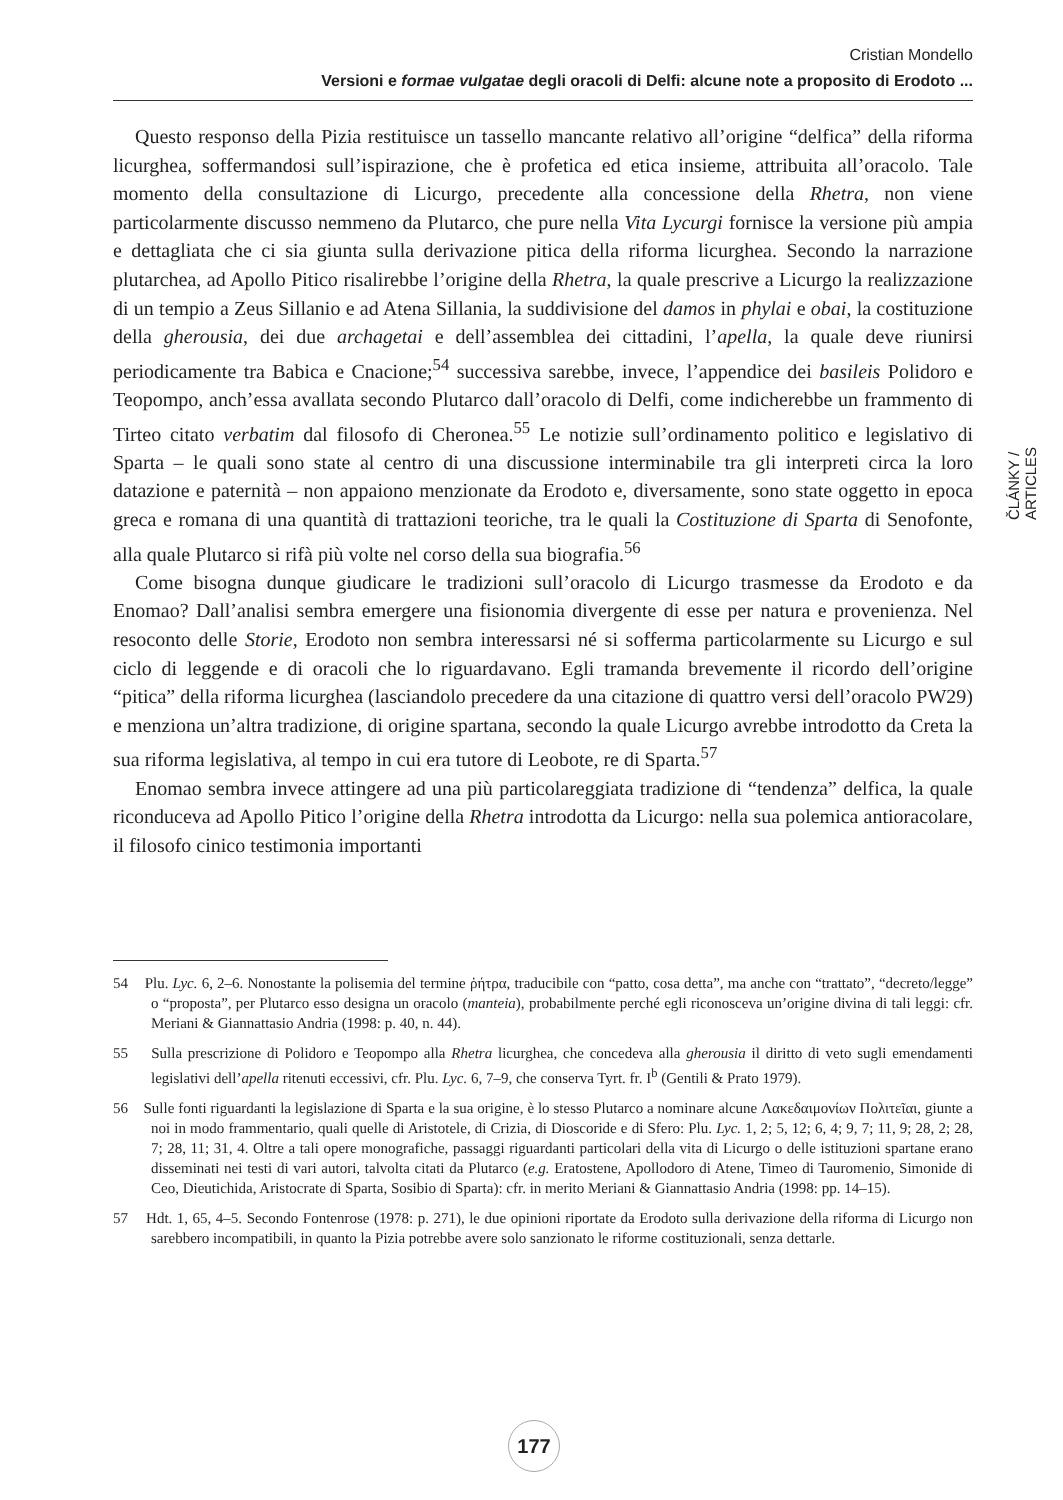Cristian Mondello
Versioni e formae vulgatae degli oracoli di Delfi: alcune note a proposito di Erodoto ...
Questo responso della Pizia restituisce un tassello mancante relativo all’origine “delfica” della riforma licurghea, soffermandosi sull’ispirazione, che è profetica ed etica insieme, attribuita all’oracolo. Tale momento della consultazione di Licurgo, precedente alla concessione della Rhetra, non viene particolarmente discusso nemmeno da Plutarco, che pure nella Vita Lycurgi fornisce la versione più ampia e dettagliata che ci sia giunta sulla derivazione pitica della riforma licurghea. Secondo la narrazione plutarchea, ad Apollo Pitico risalirebbe l’origine della Rhetra, la quale prescrive a Licurgo la realizzazione di un tempio a Zeus Sillanio e ad Atena Sillania, la suddivisione del damos in phylai e obai, la costituzione della gherousia, dei due archagetai e dell’assemblea dei cittadini, l’apella, la quale deve riunirsi periodicamente tra Babica e Cnacione;<sup>54</sup> successiva sarebbe, invece, l’appendice dei basileis Polidoro e Teopompo, anch’essa avallata secondo Plutarco dall’oracolo di Delfi, come indicherebbe un frammento di Tirteo citato verbatim dal filosofo di Cheronea.<sup>55</sup> Le notizie sull’ordinamento politico e legislativo di Sparta – le quali sono state al centro di una discussione interminabile tra gli interpreti circa la loro datazione e paternità – non appaiono menzionate da Erodoto e, diversamente, sono state oggetto in epoca greca e romana di una quantità di trattazioni teoriche, tra le quali la Costituzione di Sparta di Senofonte, alla quale Plutarco si rifà più volte nel corso della sua biografia.<sup>56</sup>
Come bisogna dunque giudicare le tradizioni sull’oracolo di Licurgo trasmesse da Erodoto e da Enomao? Dall’analisi sembra emergere una fisionomia divergente di esse per natura e provenienza. Nel resoconto delle Storie, Erodoto non sembra interessarsi né si sofferma particolarmente su Licurgo e sul ciclo di leggende e di oracoli che lo riguardavano. Egli tramanda brevemente il ricordo dell’origine “pitica” della riforma licurghea (lasciandolo precedere da una citazione di quattro versi dell’oracolo PW29) e menziona un’altra tradizione, di origine spartana, secondo la quale Licurgo avrebbe introdotto da Creta la sua riforma legislativa, al tempo in cui era tutore di Leobote, re di Sparta.<sup>57</sup>
Enomao sembra invece attingere ad una più particolareggiata tradizione di “tendenza” delfica, la quale riconduceva ad Apollo Pitico l’origine della Rhetra introdotta da Licurgo: nella sua polemica antioracolare, il filosofo cinico testimonia importanti
54 Plu. Lyc. 6, 2–6. Nonostante la polisemia del termine ῥήτρα, traducibile con “patto, cosa detta”, ma anche con “trattato”, “decreto/legge” o “proposta”, per Plutarco esso designa un oracolo (manteia), probabilmente perché egli riconosceva un’origine divina di tali leggi: cfr. Meriani & Giannattasio Andria (1998: p. 40, n. 44).
55 Sulla prescrizione di Polidoro e Teopompo alla Rhetra licurghea, che concedeva alla gherousia il diritto di veto sugli emendamenti legislativi dell’apella ritenuti eccessivi, cfr. Plu. Lyc. 6, 7–9, che conserva Tyrt. fr. I<sup>b</sup> (Gentili & Prato 1979).
56 Sulle fonti riguardanti la legislazione di Sparta e la sua origine, è lo stesso Plutarco a nominare alcune Λακεδαιμονίων Πολιτεῖαι, giunte a noi in modo frammentario, quali quelle di Aristotele, di Crizia, di Dioscoride e di Sfero: Plu. Lyc. 1, 2; 5, 12; 6, 4; 9, 7; 11, 9; 28, 2; 28, 7; 28, 11; 31, 4. Oltre a tali opere monografiche, passaggi riguardanti particolari della vita di Licurgo o delle istituzioni spartane erano disseminati nei testi di vari autori, talvolta citati da Plutarco (e.g. Eratostene, Apollodoro di Atene, Timeo di Tauromenio, Simonide di Ceo, Dieutichida, Aristocrate di Sparta, Sosibio di Sparta): cfr. in merito Meriani & Giannattasio Andria (1998: pp. 14–15).
57 Hdt. 1, 65, 4–5. Secondo Fontenrose (1978: p. 271), le due opinioni riportate da Erodoto sulla derivazione della riforma di Licurgo non sarebbero incompatibili, in quanto la Pizia potrebbe avere solo sanzionato le riforme costituzionali, senza dettarle.
ČLÁNKY / ARTICLES
177